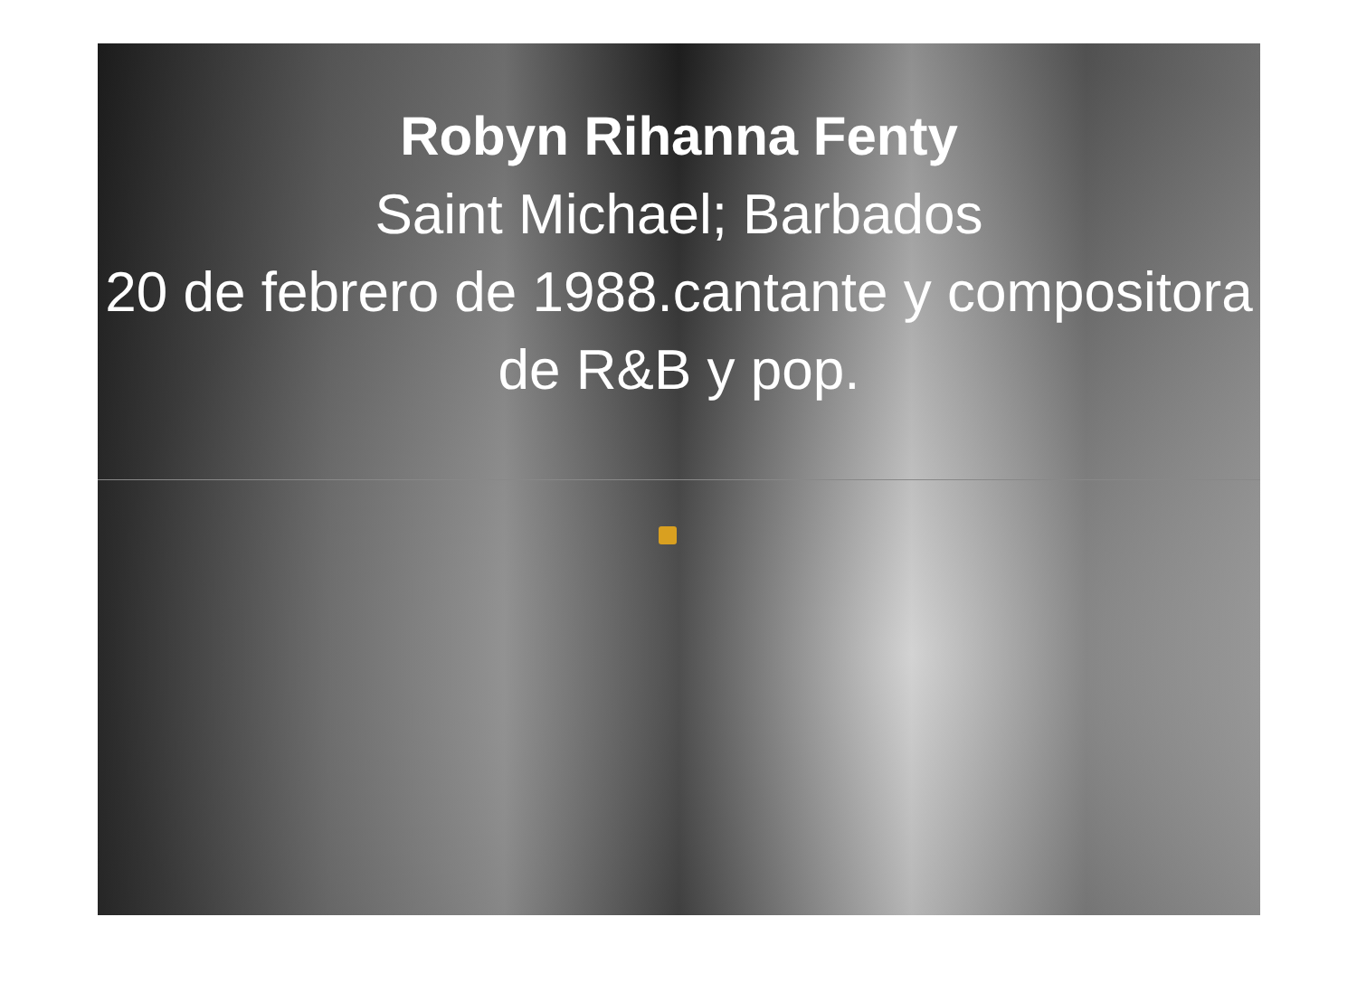Robyn Rihanna Fenty
Saint Michael; Barbados
20 de febrero de 1988.cantante y compositora de R&B y pop.